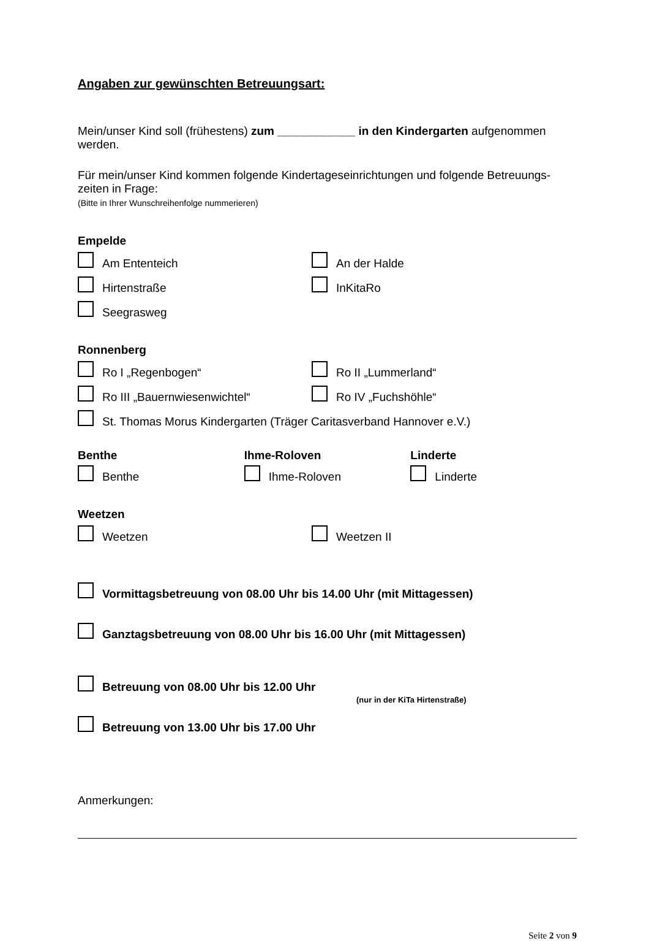Angaben zur gewünschten Betreuungsart:
Mein/unser Kind soll (frühestens) zum ____________ in den Kindergarten aufgenommen werden.
Für mein/unser Kind kommen folgende Kindertageseinrichtungen und folgende Betreuungs-zeiten in Frage:
(Bitte in Ihrer Wunschreihenfolge nummerieren)
Empelde
Am Ententeich An der Halde
Hirtenstraße InKitaRo
Seegrasweg
Ronnenberg
Ro I „Regenbogen“ Ro II „Lummerland“
Ro III „Bauernwiesenwichtel“ Ro IV „Fuchshöhle“
St. Thomas Morus Kindergarten (Träger Caritasverband Hannover e.V.)
Benthe Ihme-Roloven Linderte
Benthe Ihme-Roloven Linderte
Weetzen
Weetzen Weetzen II
Vormittagsbetreuung von 08.00 Uhr bis 14.00 Uhr (mit Mittagessen)
Ganztagsbetreuung von 08.00 Uhr bis 16.00 Uhr (mit Mittagessen)
Betreuung von 08.00 Uhr bis 12.00 Uhr
(nur in der KiTa Hirtenstraße)
Betreuung von 13.00 Uhr bis 17.00 Uhr
Anmerkungen:
Seite 2 von 9